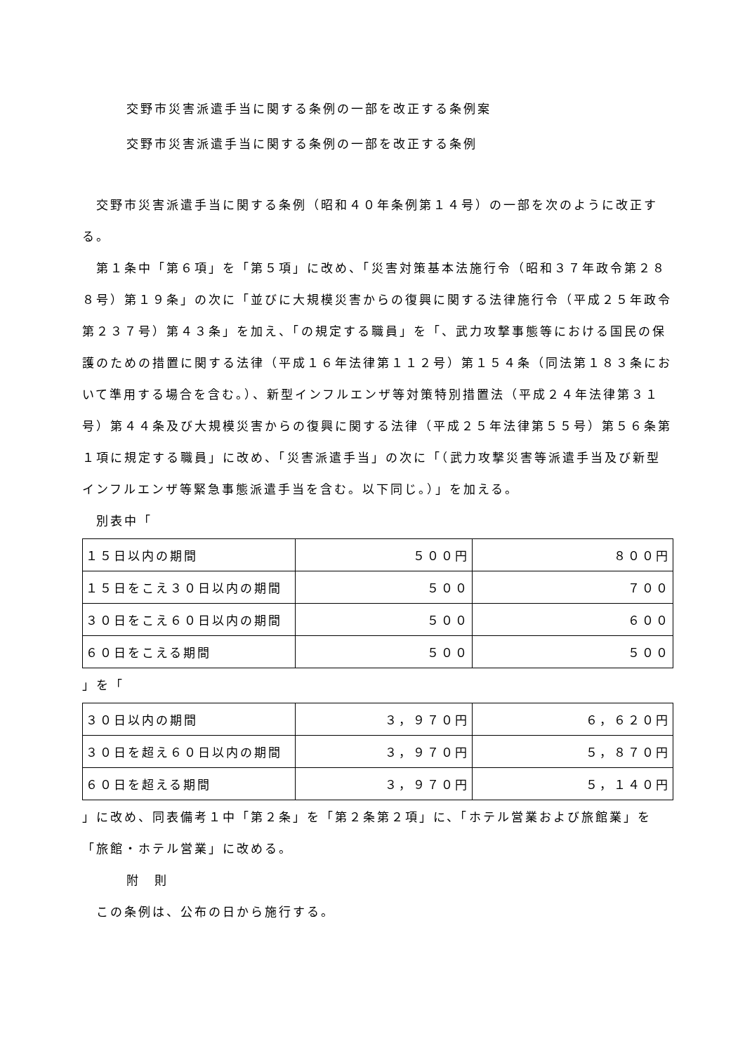交野市災害派遣手当に関する条例の一部を改正する条例案
交野市災害派遣手当に関する条例の一部を改正する条例
交野市災害派遣手当に関する条例（昭和４０年条例第１４号）の一部を次のように改正する。
第１条中「第６項」を「第５項」に改め、「災害対策基本法施行令（昭和３７年政令第２８８号）第１９条」の次に「並びに大規模災害からの復興に関する法律施行令（平成２５年政令第２３７号）第４３条」を加え、「の規定する職員」を「、武力攻撃事態等における国民の保護のための措置に関する法律（平成１６年法律第１１２号）第１５４条（同法第１８３条において準用する場合を含む。）、新型インフルエンザ等対策特別措置法（平成２４年法律第３１号）第４４条及び大規模災害からの復興に関する法律（平成２５年法律第５５号）第５６条第１項に規定する職員」に改め、「災害派遣手当」の次に「（武力攻撃災害等派遣手当及び新型インフルエンザ等緊急事態派遣手当を含む。以下同じ。）」を加える。
別表中「
| １５日以内の期間 | ５００円 | ８００円 |
| １５日をこえ３０日以内の期間 | ５００ | ７００ |
| ３０日をこえ６０日以内の期間 | ５００ | ６００ |
| ６０日をこえる期間 | ５００ | ５００ |
」を「
| ３０日以内の期間 | ３，９７０円 | ６，６２０円 |
| ３０日を超え６０日以内の期間 | ３，９７０円 | ５，８７０円 |
| ６０日を超える期間 | ３，９７０円 | ５，１４０円 |
」に改め、同表備考１中「第２条」を「第２条第２項」に、「ホテル営業および旅館業」を「旅館・ホテル営業」に改める。
附　則
この条例は、公布の日から施行する。